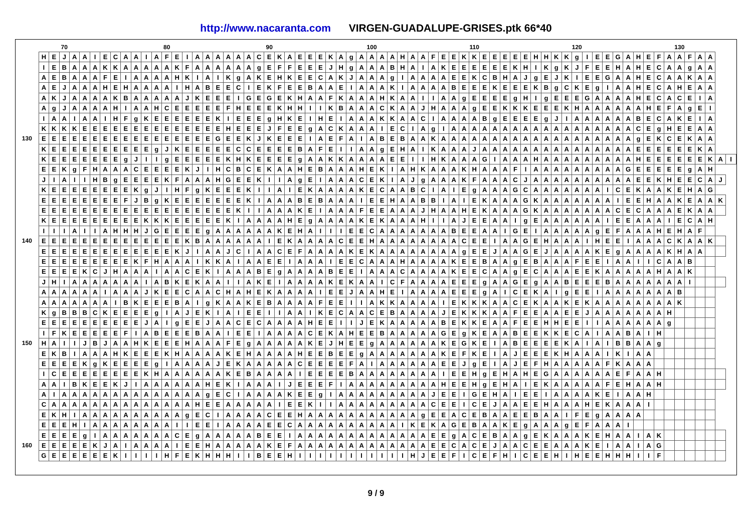http://www.nacaranta.com VIRGEN-GUADALUPE-GRISES.ptk 66*40
| | | | 70 | | | | | | | | | | 80 | | | | | | | | | | 90 | | | | | | | | | | 100 | | | | | | | | | | 110 | | | | | | | | | | 120 | | | | | | | | | | 130 | | | | | |
| | H | E | J | A | A | I | E | C | A | A | I | A | F | E | I | A | A | A | A | A | A | C | E | K | A | E | E | E | K | A | g | A | A | A | A | H | A | A | F | E | E | K | K | E | E | E | E | E | H | H | K | K | g | I | E | E | G | A | H | E | F | A | A | F | A | A | | |
| | I | E | B | A | A | A | K | K | A | A | A | A | A | K | F | A | A | A | A | A | A | g | E | F | F | E | E | E | J | H | g | A | A | A | B | H | A | I | A | K | E | E | E | E | E | E | K | H | I | K | g | K | J | F | E | E | H | A | H | E | C | A | A | g | A | A | | |
| | A | E | B | A | A | A | F | E | I | A | A | A | A | H | K | I | A | I | K | g | A | K | E | H | K | E | E | C | A | K | J | A | A | A | g | I | A | A | A | A | E | E | K | C | B | H | A | J | g | E | J | K | I | E | E | G | A | A | H | E | C | A | A | K | A | A | | |
| | A | E | J | A | A | A | H | E | H | A | A | A | A | I | H | A | B | E | E | C | I | E | K | F | E | E | B | A | A | E | I | A | A | A | K | I | A | A | A | A | B | E | E | E | K | E | E | E | K | B | g | C | K | E | g | I | A | A | H | E | C | A | H | E | A | A | | |
| | A | K | J | A | A | A | A | K | B | A | A | A | A | A | J | K | E | E | E | I | G | E | G | E | K | H | A | A | F | K | A | A | A | H | K | A | A | I | I | A | A | g | E | E | E | E | g | H | I | g | E | E | E | G | A | A | A | A | H | E | C | A | C | E | I | A | | |
| | A | g | J | A | A | A | A | H | I | A | A | H | C | E | E | E | E | E | F | H | E | E | E | K | H | H | I | I | K | B | A | A | A | C | K | A | A | J | H | A | A | A | g | E | E | K | K | K | E | E | E | K | H | A | A | A | A | A | A | H | E | F | A | g | E | I | | |
| | I | A | A | I | A | A | I | H | F | g | K | E | E | E | E | E | E | K | I | E | E | E | g | H | K | E | I | H | E | I | A | A | A | K | K | A | A | C | I | A | A | A | A | B | g | E | E | E | E | g | J | I | A | A | A | A | A | A | B | E | C | A | K | E | I | A | | |
| | K | K | K | K | E | E | E | E | E | E | E | E | E | E | E | E | E | E | H | E | E | E | J | F | E | E | g | A | C | K | A | A | A | I | E | C | I | A | g | I | A | A | A | A | A | A | A | A | A | A | A | A | A | A | A | A | A | A | C | E | g | H | E | E | A | A | | |
| 130 | E | E | E | E | E | E | E | E | E | E | E | E | E | E | E | E | E | G | E | E | K | J | K | E | E | E | I | A | E | F | A | I | A | B | E | B | A | A | K | A | A | A | A | A | A | A | A | A | A | A | A | A | A | A | A | A | A | A | g | E | K | C | E | K | A | A | | |
| | K | E | E | E | E | E | E | E | E | E | E | g | J | K | E | E | E | E | E | C | C | E | E | E | E | B | A | F | E | I | I | A | A | g | E | H | A | I | K | A | A | A | J | A | A | A | A | A | A | A | A | A | A | A | A | A | A | A | E | E | E | E | E | E | K | A | | |
| | K | E | E | E | E | E | E | E | g | J | I | I | g | E | E | E | E | E | K | H | K | E | E | E | E | g | A | A | K | K | A | A | A | A | E | E | I | I | H | K | A | A | A | G | I | A | A | A | H | A | A | A | A | A | A | A | A | A | H | E | E | E | E | E | E | K | A | I |
| | E | E | K | g | F | H | A | A | A | C | E | E | E | E | K | J | I | H | C | B | C | E | K | A | A | H | E | B | A | A | A | H | E | K | I | A | H | K | A | A | A | K | H | A | A | A | F | I | A | A | A | A | A | A | A | A | A | G | E | E | E | E | E | g | A | H | | |
| | J | I | A | I | I | H | B | g | E | E | E | E | K | F | A | A | A | H | G | E | E | K | I | I | A | g | E | I | A | A | A | C | E | K | I | A | J | g | A | A | A | K | F | A | A | A | C | J | A | A | A | A | A | A | A | A | A | A | E | E | K | H | E | E | C | A | J | |
| | K | E | E | E | E | E | E | E | E | K | g | J | I | H | F | g | K | E | E | E | K | I | I | A | I | E | K | A | A | A | A | K | E | C | A | A | B | C | I | A | I | E | g | A | A | A | G | C | A | A | A | A | A | A | A | I | C | E | K | A | A | K | E | H | A | G | | |
| | E | E | E | E | E | E | E | E | F | J | B | g | K | E | E | E | E | E | E | E | K | I | A | A | A | B | E | B | A | A | A | I | E | E | H | A | A | B | B | I | A | I | E | K | A | A | A | G | K | A | A | A | A | A | A | A | I | E | E | H | A | A | K | E | A | A | K | |
| | E | E | E | E | E | E | E | E | E | E | E | E | E | E | E | E | E | E | E | K | I | I | A | A | A | K | E | I | A | A | A | F | E | E | A | A | A | J | H | A | A | H | E | K | A | A | A | G | K | A | A | A | A | A | A | A | C | E | C | A | A | A | E | K | A | A | | |
| | K | E | E | E | E | E | E | E | E | E | K | K | K | E | E | E | E | E | K | I | A | A | A | A | H | E | g | A | A | A | A | K | E | K | A | A | A | H | I | I | A | J | E | E | A | A | I | g | E | A | A | A | A | A | A | I | E | E | A | A | A | I | E | C | A | H | | |
| | I | I | I | A | I | I | A | H | H | H | J | G | E | E | E | E | g | A | A | A | A | A | A | K | E | H | A | I | I | I | E | E | C | A | A | A | A | A | A | A | B | E | E | A | A | I | G | E | I | A | A | A | A | A | g | E | F | A | A | A | H | E | H | A | F | | | |
| 140 | E | E | E | E | E | E | E | E | E | E | E | E | E | E | K | B | A | A | A | A | A | A | I | E | K | A | A | A | A | C | E | E | H | A | A | A | A | A | A | A | A | C | E | E | I | A | A | G | E | H | A | A | A | I | H | E | E | I | A | A | A | C | K | A | A | K | | |
| | E | E | E | E | E | E | E | E | E | E | E | E | E | K | J | I | A | A | J | C | I | A | A | C | E | F | A | A | A | A | K | E | K | A | A | A | A | A | A | A | A | g | E | E | J | A | A | G | E | J | A | A | A | A | K | E | g | A | A | A | A | K | H | A | A | | | |
| | E | E | E | E | E | E | E | E | E | K | F | H | A | A | A | I | K | K | A | I | A | A | E | E | I | A | A | A | I | E | E | C | A | A | A | H | A | A | A | A | K | E | E | B | A | A | g | E | B | A | A | A | F | E | E | I | A | A | I | I | C | A | A | B | | | | |
| | E | E | E | E | K | C | J | H | A | A | A | I | A | A | C | E | K | I | A | A | A | B | E | g | A | A | A | A | B | E | E | I | A | A | A | C | A | A | A | A | K | E | E | C | A | A | g | E | C | A | A | A | E | E | K | A | A | A | A | A | H | A | A | K | | | | |
| | J | H | I | A | A | A | A | A | A | A | I | A | B | K | E | K | A | A | I | I | A | K | E | I | A | A | A | A | K | E | K | A | A | I | C | F | A | A | A | A | E | E | E | g | A | A | G | E | g | A | A | B | E | E | E | B | A | A | A | A | A | A | A | I | | | | |
| | A | A | A | A | A | A | I | A | A | A | J | K | E | E | C | A | A | C | H | A | H | E | K | A | A | A | A | I | E | E | J | A | A | H | E | I | A | A | A | A | E | E | E | g | A | I | C | E | K | A | I | g | E | E | I | A | A | A | A | A | A | A | B | | | | | |
| | A | A | A | A | A | A | A | I | B | K | E | E | E | B | A | I | g | K | A | A | K | E | B | A | A | A | A | F | E | E | I | I | A | K | K | A | A | A | A | I | E | K | K | K | A | A | C | E | K | A | A | K | E | K | A | A | A | A | A | A | A | A | K | | | | | |
| | K | g | B | B | B | C | K | E | E | E | E | g | I | A | J | E | K | I | A | I | E | E | I | I | A | A | I | K | E | C | A | A | C | E | B | A | A | A | A | J | E | K | K | K | A | A | F | E | E | A | A | E | E | J | A | A | A | A | A | A | A | H | | | | | | |
| | E | E | E | E | E | E | E | E | E | E | J | A | I | g | E | E | J | A | A | C | E | C | A | A | A | A | H | E | E | I | I | J | E | K | A | A | A | A | A | B | E | K | K | E | A | A | F | E | E | H | H | E | E | I | I | A | A | A | A | A | A | g | | | | | | |
| | I | F | K | E | E | E | E | E | F | I | A | B | E | E | E | B | A | A | I | E | E | I | A | A | A | A | C | E | K | A | H | E | E | B | A | A | A | A | A | G | E | g | K | E | A | A | B | E | E | K | K | E | C | A | I | A | A | B | A | I | H | | | | | | | |
| 150 | H | A | I | I | J | B | J | A | A | H | K | E | E | E | H | A | A | A | F | E | g | A | A | A | A | A | K | E | J | H | E | E | g | A | A | A | A | A | A | K | E | G | K | E | I | A | B | E | E | E | E | K | A | I | A | I | B | B | A | A | g | | | | | | | |
| | E | K | B | I | A | A | A | H | K | E | E | E | K | H | A | A | A | A | K | E | H | A | A | A | A | H | E | E | B | E | E | g | A | A | A | A | A | A | A | K | E | F | K | E | I | A | J | E | E | E | K | H | A | A | A | I | K | I | A | A | | | | | | | | |
| | E | E | E | E | K | g | K | E | E | E | E | g | I | A | A | A | A | J | E | K | A | A | A | A | A | C | E | E | E | E | F | A | I | A | A | A | A | A | A | E | E | J | g | E | I | A | J | E | F | H | A | A | A | A | A | F | K | A | A | A | | | | | | | | |
| | I | C | E | E | E | E | E | E | E | E | K | H | A | A | A | A | A | A | K | E | B | A | A | A | A | I | E | E | E | E | B | A | A | A | A | A | A | A | A | I | E | E | H | g | E | H | A | H | E | G | A | A | A | A | A | A | E | F | A | A | H | | | | | | | |
| | A | A | I | B | K | E | E | K | J | I | A | A | A | A | A | A | H | E | K | I | A | A | A | I | J | E | E | E | F | I | A | A | A | A | A | A | A | A | A | H | E | E | H | g | E | H | A | I | E | K | A | A | A | A | A | F | E | H | A | A | H | | | | | | | |
| | A | I | A | A | A | A | A | A | A | A | A | A | A | A | A | A | g | E | C | I | A | A | A | A | K | E | E | g | I | A | A | A | A | A | A | A | A | A | J | E | E | I | G | E | H | A | I | E | E | I | A | A | A | A | K | E | I | A | A | H | | | | | | | | |
| | C | A | A | A | A | A | A | A | A | A | A | A | A | A | A | H | E | E | A | A | A | A | A | I | E | E | K | I | I | A | A | A | A | A | A | A | A | A | C | E | E | I | C | E | J | A | A | E | E | H | A | A | A | H | E | K | A | A | A | I | | | | | | | | |
| | E | K | H | I | A | A | A | A | A | A | A | A | A | A | g | E | C | I | A | A | A | A | C | E | E | H | A | A | A | A | A | A | A | A | A | A | A | g | E | E | A | C | E | B | A | A | E | E | B | A | A | I | F | E | g | A | A | A | A | | | | | | | | | |
| | E | E | E | H | I | A | A | A | A | A | A | A | A | I | I | E | E | I | A | A | A | A | E | E | C | A | A | A | A | A | A | A | A | A | A | I | K | E | K | A | G | E | B | A | A | K | E | g | A | A | A | g | E | F | A | A | A | I | | | | | | | | | | |
| | E | E | E | E | g | I | A | A | A | A | A | A | A | C | E | g | A | A | A | A | A | B | E | E | I | A | A | A | A | A | A | A | A | A | A | A | A | A | E | E | g | A | C | E | B | A | A | g | E | K | A | A | A | K | E | H | A | A | I | A | K | | | | | | | |
| 160 | E | E | E | E | E | K | J | A | I | A | A | A | A | I | E | E | H | A | A | A | A | A | K | E | F | A | A | A | A | A | A | A | A | A | A | A | A | A | E | E | C | A | C | E | J | A | A | C | E | E | A | A | A | K | E | I | A | A | I | A | G | | | | | | | |
| | G | E | E | E | E | E | E | K | I | I | I | I | H | F | E | K | H | H | H | I | I | B | E | E | H | I | I | I | I | I | I | I | I | I | I | I | H | J | E | E | F | I | C | E | F | H | I | C | E | E | H | I | H | E | E | H | H | H | I | I | F | | | | | | | |
9 / 9